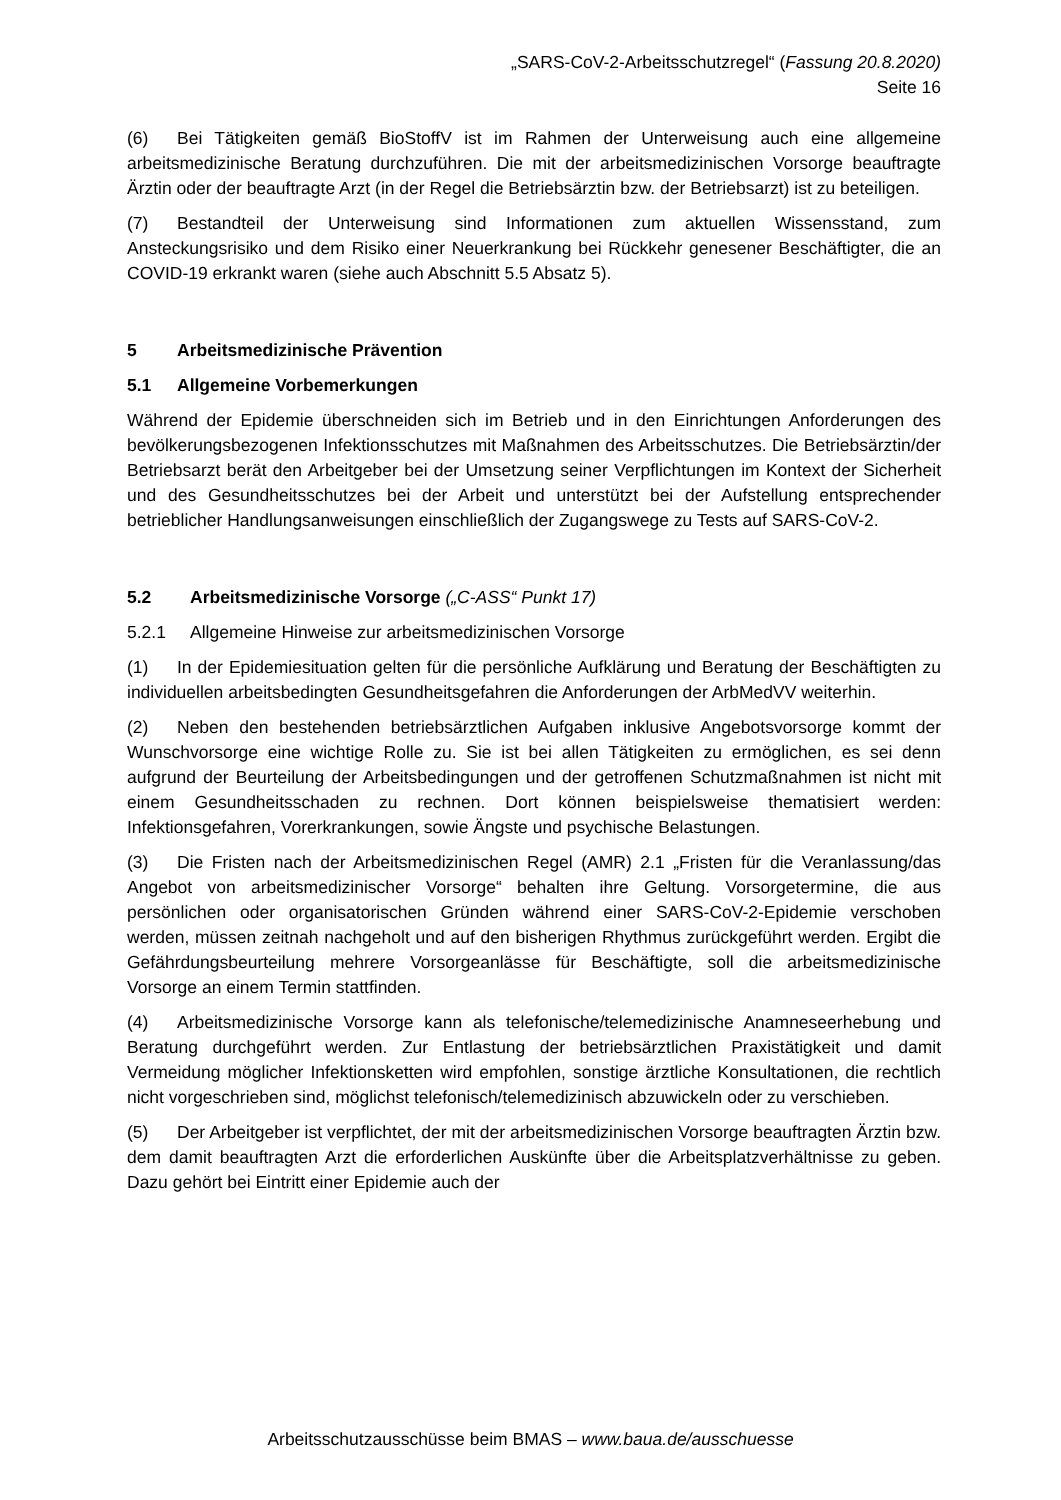„SARS-CoV-2-Arbeitsschutzregel“ (Fassung 20.8.2020)
Seite 16
(6) Bei Tätigkeiten gemäß BioStoffV ist im Rahmen der Unterweisung auch eine allgemeine arbeitsmedizinische Beratung durchzuführen. Die mit der arbeitsmedizinischen Vorsorge beauftragte Ärztin oder der beauftragte Arzt (in der Regel die Betriebsärztin bzw. der Betriebsarzt) ist zu beteiligen.
(7) Bestandteil der Unterweisung sind Informationen zum aktuellen Wissensstand, zum Ansteckungsrisiko und dem Risiko einer Neuerkrankung bei Rückkehr genesener Beschäftigter, die an COVID-19 erkrankt waren (siehe auch Abschnitt 5.5 Absatz 5).
5 Arbeitsmedizinische Prävention
5.1 Allgemeine Vorbemerkungen
Während der Epidemie überschneiden sich im Betrieb und in den Einrichtungen Anforderungen des bevölkerungsbezogenen Infektionsschutzes mit Maßnahmen des Arbeitsschutzes. Die Betriebsärztin/der Betriebsarzt berät den Arbeitgeber bei der Umsetzung seiner Verpflichtungen im Kontext der Sicherheit und des Gesundheitsschutzes bei der Arbeit und unterstützt bei der Aufstellung entsprechender betrieblicher Handlungsanweisungen einschließlich der Zugangswege zu Tests auf SARS-CoV-2.
5.2 Arbeitsmedizinische Vorsorge („C-ASS“ Punkt 17)
5.2.1 Allgemeine Hinweise zur arbeitsmedizinischen Vorsorge
(1) In der Epidemiesituation gelten für die persönliche Aufklärung und Beratung der Beschäftigten zu individuellen arbeitsbedingten Gesundheitsgefahren die Anforderungen der ArbMedVV weiterhin.
(2) Neben den bestehenden betriebsärztlichen Aufgaben inklusive Angebotsvorsorge kommt der Wunschvorsorge eine wichtige Rolle zu. Sie ist bei allen Tätigkeiten zu ermöglichen, es sei denn aufgrund der Beurteilung der Arbeitsbedingungen und der getroffenen Schutzmaßnahmen ist nicht mit einem Gesundheitsschaden zu rechnen. Dort können beispielsweise thematisiert werden: Infektionsgefahren, Vorerkrankungen, sowie Ängste und psychische Belastungen.
(3) Die Fristen nach der Arbeitsmedizinischen Regel (AMR) 2.1 „Fristen für die Veranlassung/das Angebot von arbeitsmedizinischer Vorsorge“ behalten ihre Geltung. Vorsorgetermine, die aus persönlichen oder organisatorischen Gründen während einer SARS-CoV-2-Epidemie verschoben werden, müssen zeitnah nachgeholt und auf den bisherigen Rhythmus zurückgeführt werden. Ergibt die Gefährdungsbeurteilung mehrere Vorsorgeanlässe für Beschäftigte, soll die arbeitsmedizinische Vorsorge an einem Termin stattfinden.
(4) Arbeitsmedizinische Vorsorge kann als telefonische/telemedizinische Anamneseerhebung und Beratung durchgeführt werden. Zur Entlastung der betriebsärztlichen Praxistätigkeit und damit Vermeidung möglicher Infektionsketten wird empfohlen, sonstige ärztliche Konsultationen, die rechtlich nicht vorgeschrieben sind, möglichst telefonisch/telemedizinisch abzuwickeln oder zu verschieben.
(5) Der Arbeitgeber ist verpflichtet, der mit der arbeitsmedizinischen Vorsorge beauftragten Ärztin bzw. dem damit beauftragten Arzt die erforderlichen Auskünfte über die Arbeitsplatzverhältnisse zu geben. Dazu gehört bei Eintritt einer Epidemie auch der
Arbeitsschutzausschüsse beim BMAS – www.baua.de/ausschuesse